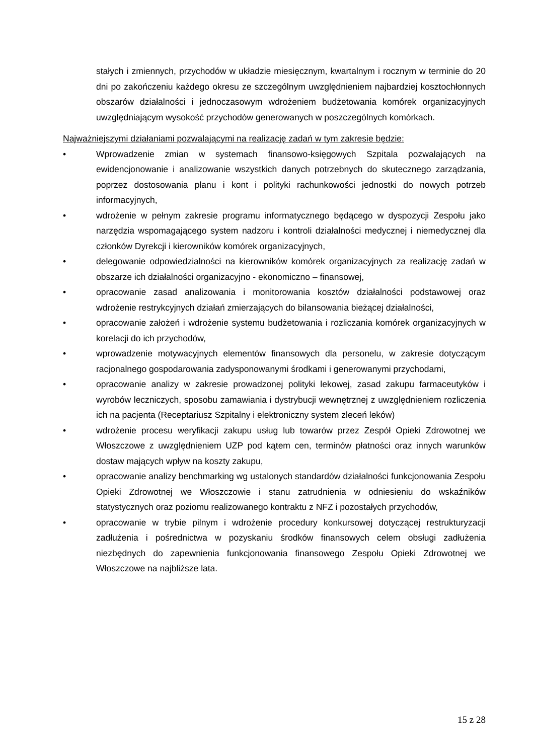stałych i zmiennych, przychodów w układzie miesięcznym, kwartalnym i rocznym w terminie do 20 dni po zakończeniu każdego okresu ze szczególnym uwzględnieniem najbardziej kosztochłonnych obszarów działalności i jednoczasowym wdrożeniem budżetowania komórek organizacyjnych uwzględniającym wysokość przychodów generowanych w poszczególnych komórkach.
Najważniejszymi działaniami pozwalającymi na realizację zadań w tym zakresie będzie:
• Wprowadzenie zmian w systemach finansowo-księgowych Szpitala pozwalających na ewidencjonowanie i analizowanie wszystkich danych potrzebnych do skutecznego zarządzania, poprzez dostosowania planu i kont i polityki rachunkowości jednostki do nowych potrzeb informacyjnych,
• wdrożenie w pełnym zakresie programu informatycznego będącego w dyspozycji Zespołu jako narzędzia wspomagającego system nadzoru i kontroli działalności medycznej i niemedycznej dla członków Dyrekcji i kierowników komórek organizacyjnych,
• delegowanie odpowiedzialności na kierowników komórek organizacyjnych za realizację zadań w obszarze ich działalności organizacyjno - ekonomiczno – finansowej,
• opracowanie zasad analizowania i monitorowania kosztów działalności podstawowej oraz wdrożenie restrykcyjnych działań zmierzających do bilansowania bieżącej działalności,
• opracowanie założeń i wdrożenie systemu budżetowania i rozliczania komórek organizacyjnych w korelacji do ich przychodów,
• wprowadzenie motywacyjnych elementów finansowych dla personelu, w zakresie dotyczącym racjonalnego gospodarowania zadysponowanymi środkami i generowanymi przychodami,
• opracowanie analizy w zakresie prowadzonej polityki lekowej, zasad zakupu farmaceutyków i wyrobów leczniczych, sposobu zamawiania i dystrybucji wewnętrznej z uwzględnieniem rozliczenia ich na pacjenta (Receptariusz Szpitalny i elektroniczny system zleceń leków)
• wdrożenie procesu weryfikacji zakupu usług lub towarów przez Zespół Opieki Zdrowotnej we Włoszczowe z uwzględnieniem UZP pod kątem cen, terminów płatności oraz innych warunków dostaw mających wpływ na koszty zakupu,
• opracowanie analizy benchmarking wg ustalonych standardów działalności funkcjonowania Zespołu Opieki Zdrowotnej we Włoszczowie i stanu zatrudnienia w odniesieniu do wskaźników statystycznych oraz poziomu realizowanego kontraktu z NFZ i pozostałych przychodów,
• opracowanie w trybie pilnym i wdrożenie procedury konkursowej dotyczącej restrukturyzacji zadłużenia i pośrednictwa w pozyskaniu środków finansowych celem obsługi zadłużenia niezbędnych do zapewnienia funkcjonowania finansowego Zespołu Opieki Zdrowotnej we Włoszczowe na najbliższe lata.
15 z 28